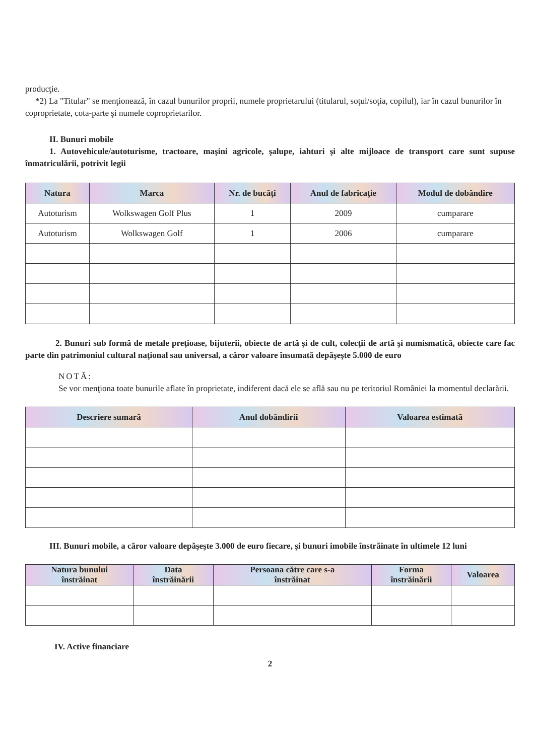producţie.
*2) La "Titular" se menţionează, în cazul bunurilor proprii, numele proprietarului (titularul, soţul/soţia, copilul), iar în cazul bunurilor în coproprietate, cota-parte şi numele coproprietarilor.
II. Bunuri mobile
1. Autovehicule/autoturisme, tractoare, maşini agricole, şalupe, iahturi şi alte mijloace de transport care sunt supuse înmatriculării, potrivit legii
| Natura | Marca | Nr. de bucăţi | Anul de fabricaţie | Modul de dobândire |
| --- | --- | --- | --- | --- |
| Autoturism | Wolkswagen Golf Plus | 1 | 2009 | cumparare |
| Autoturism | Wolkswagen Golf | 1 | 2006 | cumparare |
2. Bunuri sub formă de metale preţioase, bijuterii, obiecte de artă şi de cult, colecţii de artă şi numismatică, obiecte care fac parte din patrimoniul cultural naţional sau universal, a căror valoare însumată depăşeşte 5.000 de euro
NOTĂ:
Se vor menţiona toate bunurile aflate în proprietate, indiferent dacă ele se află sau nu pe teritoriul României la momentul declarării.
| Descriere sumară | Anul dobândirii | Valoarea estimată |
| --- | --- | --- |
III. Bunuri mobile, a căror valoare depăşeşte 3.000 de euro fiecare, şi bunuri imobile înstrăinate în ultimele 12 luni
| Natura bunului înstrăinat | Data înstrăinării | Persoana către care s-a înstrăinat | Forma înstrăinării | Valoarea |
| --- | --- | --- | --- | --- |
IV. Active financiare
2